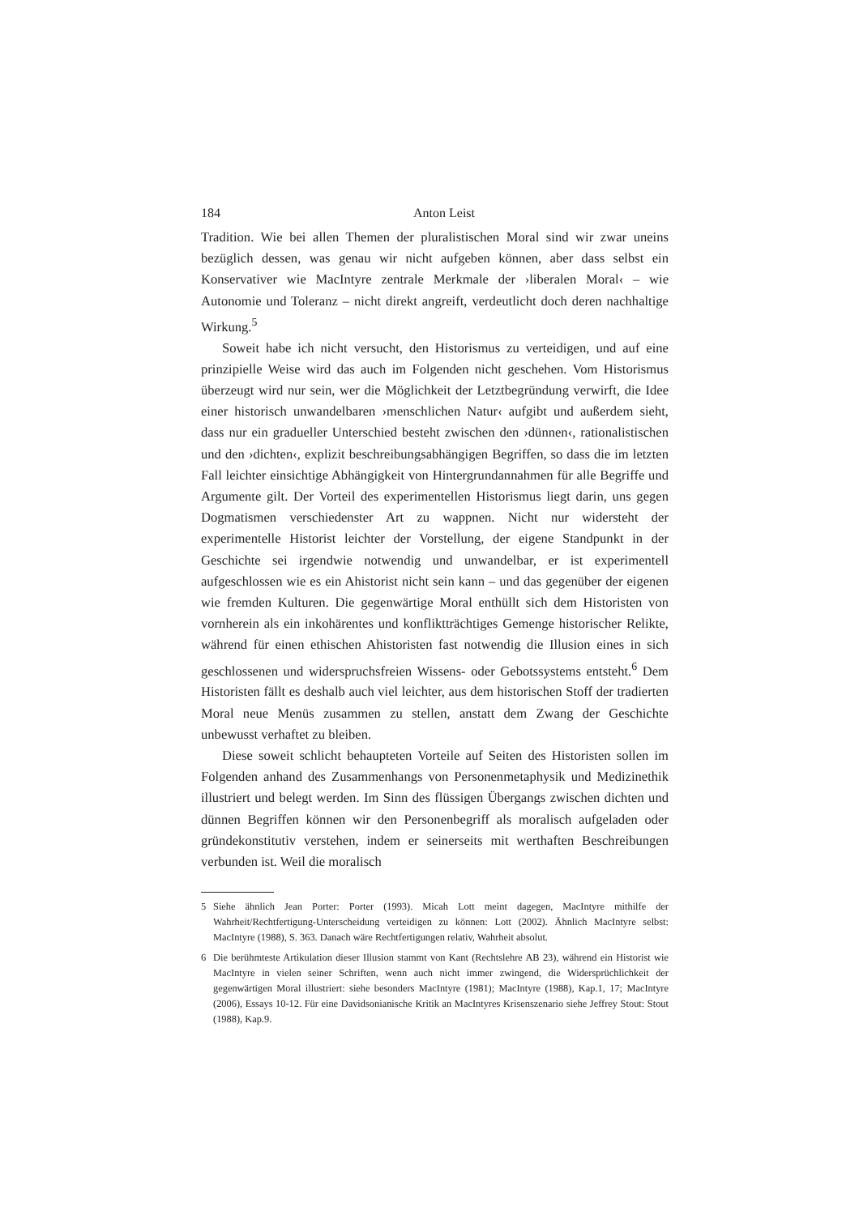184 Anton Leist
Tradition. Wie bei allen Themen der pluralistischen Moral sind wir zwar uneins bezüglich dessen, was genau wir nicht aufgeben können, aber dass selbst ein Konservativer wie MacIntyre zentrale Merkmale der ›liberalen Moral‹ – wie Autonomie und Toleranz – nicht direkt angreift, verdeutlicht doch deren nachhaltige Wirkung.<sup>5</sup>
Soweit habe ich nicht versucht, den Historismus zu verteidigen, und auf eine prinzipielle Weise wird das auch im Folgenden nicht geschehen. Vom Historismus überzeugt wird nur sein, wer die Möglichkeit der Letztbegründung verwirft, die Idee einer historisch unwandelbaren ›menschlichen Natur‹ aufgibt und außerdem sieht, dass nur ein gradueller Unterschied besteht zwischen den ›dünnen‹, rationalistischen und den ›dichten‹, explizit beschreibungsabhängigen Begriffen, so dass die im letzten Fall leichter einsichtige Abhängigkeit von Hintergrundannahmen für alle Begriffe und Argumente gilt. Der Vorteil des experimentellen Historismus liegt darin, uns gegen Dogmatismen verschiedenster Art zu wappnen. Nicht nur widersteht der experimentelle Historist leichter der Vorstellung, der eigene Standpunkt in der Geschichte sei irgendwie notwendig und unwandelbar, er ist experimentell aufgeschlossen wie es ein Ahistorist nicht sein kann – und das gegenüber der eigenen wie fremden Kulturen. Die gegenwärtige Moral enthüllt sich dem Historisten von vornherein als ein inkohärentes und konfliktträchtiges Gemenge historischer Relikte, während für einen ethischen Ahistoristen fast notwendig die Illusion eines in sich geschlossenen und widerspruchsfreien Wissens- oder Gebotssystems entsteht.<sup>6</sup> Dem Historisten fällt es deshalb auch viel leichter, aus dem historischen Stoff der tradierten Moral neue Menüs zusammen zu stellen, anstatt dem Zwang der Geschichte unbewusst verhaftet zu bleiben.
Diese soweit schlicht behaupteten Vorteile auf Seiten des Historisten sollen im Folgenden anhand des Zusammenhangs von Personenmetaphysik und Medizinethik illustriert und belegt werden. Im Sinn des flüssigen Übergangs zwischen dichten und dünnen Begriffen können wir den Personenbegriff als moralisch aufgeladen oder gründekonstitutiv verstehen, indem er seinerseits mit werthaften Beschreibungen verbunden ist. Weil die moralisch
5 Siehe ähnlich Jean Porter: Porter (1993). Micah Lott meint dagegen, MacIntyre mithilfe der Wahrheit/Rechtfertigung-Unterscheidung verteidigen zu können: Lott (2002). Ähnlich MacIntyre selbst: MacIntyre (1988), S. 363. Danach wäre Rechtfertigungen relativ, Wahrheit absolut.
6 Die berühmteste Artikulation dieser Illusion stammt von Kant (Rechtslehre AB 23), während ein Historist wie MacIntyre in vielen seiner Schriften, wenn auch nicht immer zwingend, die Widersprüchlichkeit der gegenwärtigen Moral illustriert: siehe besonders MacIntyre (1981); MacIntyre (1988), Kap.1, 17; MacIntyre (2006), Essays 10-12. Für eine Davidsonianische Kritik an MacIntyres Krisenszenario siehe Jeffrey Stout: Stout (1988), Kap.9.